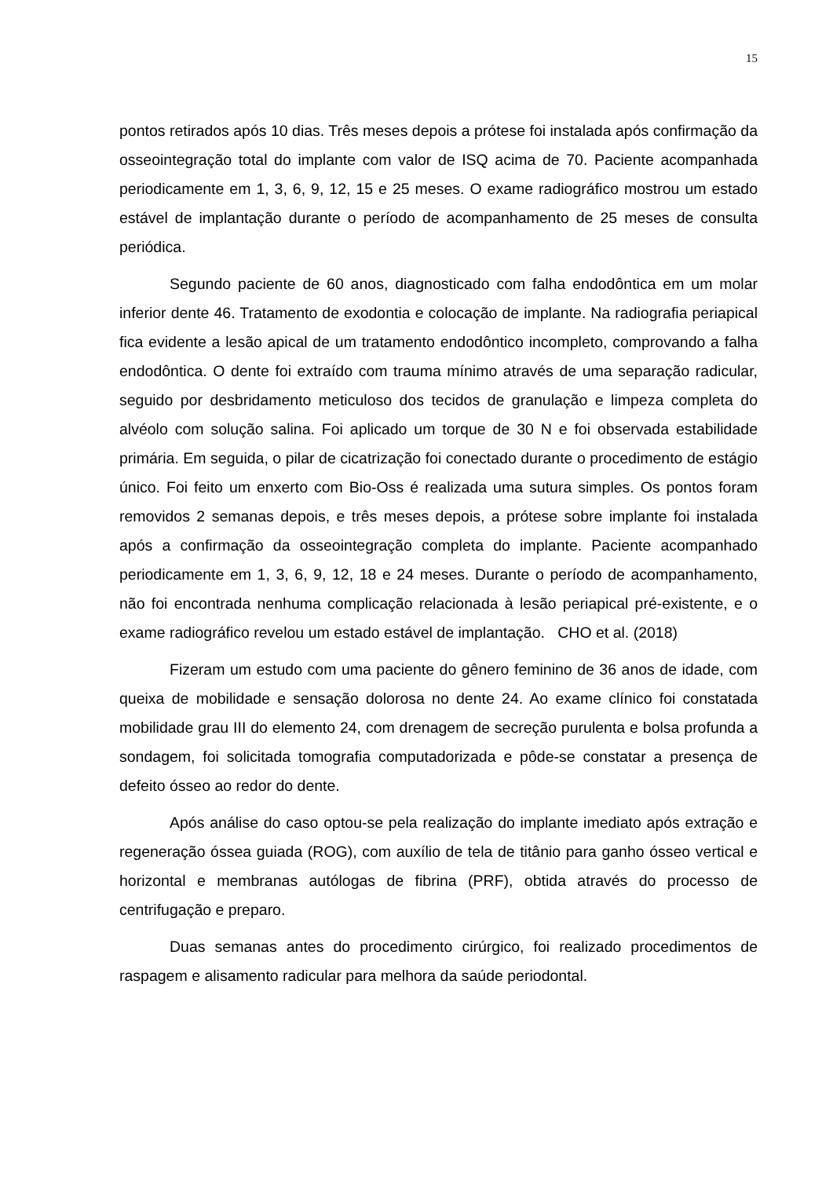15
pontos retirados após 10 dias. Três meses depois a prótese foi instalada após confirmação da osseointegração total do implante com valor de ISQ acima de 70. Paciente acompanhada periodicamente em 1, 3, 6, 9, 12, 15 e 25 meses. O exame radiográfico mostrou um estado estável de implantação durante o período de acompanhamento de 25 meses de consulta periódica.
Segundo paciente de 60 anos, diagnosticado com falha endodôntica em um molar inferior dente 46. Tratamento de exodontia e colocação de implante. Na radiografia periapical fica evidente a lesão apical de um tratamento endodôntico incompleto, comprovando a falha endodôntica. O dente foi extraído com trauma mínimo através de uma separação radicular, seguido por desbridamento meticuloso dos tecidos de granulação e limpeza completa do alvéolo com solução salina. Foi aplicado um torque de 30 N e foi observada estabilidade primária. Em seguida, o pilar de cicatrização foi conectado durante o procedimento de estágio único. Foi feito um enxerto com Bio-Oss é realizada uma sutura simples. Os pontos foram removidos 2 semanas depois, e três meses depois, a prótese sobre implante foi instalada após a confirmação da osseointegração completa do implante. Paciente acompanhado periodicamente em 1, 3, 6, 9, 12, 18 e 24 meses. Durante o período de acompanhamento, não foi encontrada nenhuma complicação relacionada à lesão periapical pré-existente, e o exame radiográfico revelou um estado estável de implantação. CHO et al. (2018)
Fizeram um estudo com uma paciente do gênero feminino de 36 anos de idade, com queixa de mobilidade e sensação dolorosa no dente 24. Ao exame clínico foi constatada mobilidade grau III do elemento 24, com drenagem de secreção purulenta e bolsa profunda a sondagem, foi solicitada tomografia computadorizada e pôde-se constatar a presença de defeito ósseo ao redor do dente.
Após análise do caso optou-se pela realização do implante imediato após extração e regeneração óssea guiada (ROG), com auxílio de tela de titânio para ganho ósseo vertical e horizontal e membranas autólogas de fibrina (PRF), obtida através do processo de centrifugação e preparo.
Duas semanas antes do procedimento cirúrgico, foi realizado procedimentos de raspagem e alisamento radicular para melhora da saúde periodontal.